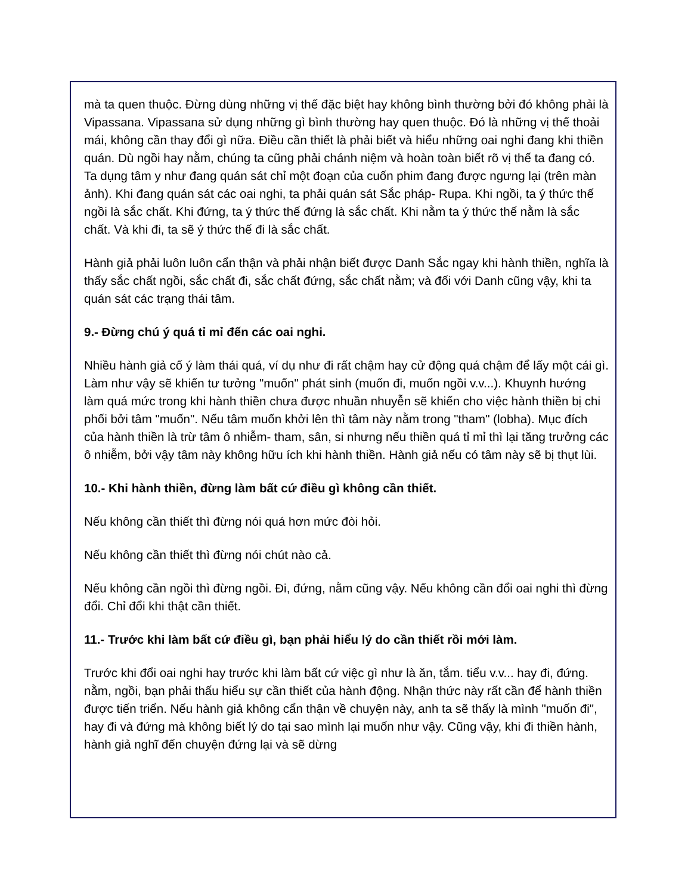mà ta quen thuộc. Đừng dùng những vị thế đặc biệt hay không bình thường bởi đó không phải là Vipassana. Vipassana sử dụng những gì bình thường hay quen thuộc. Đó là những vị thế thoải mái, không cần thay đổi gì nữa. Điều cần thiết là phải biết và hiểu những oai nghi đang khi thiền quán. Dù ngồi hay nằm, chúng ta cũng phải chánh niệm và hoàn toàn biết rõ vị thế ta đang có. Ta dụng tâm y như đang quán sát chỉ một đoạn của cuốn phim đang được ngưng lại (trên màn ảnh). Khi đang quán sát các oai nghi, ta phải quán sát Sắc pháp- Rupa. Khi ngồi, ta ý thức thế ngồi là sắc chất. Khi đứng, ta ý thức thế đứng là sắc chất. Khi nằm ta ý thức thế nằm là sắc chất. Và khi đi, ta sẽ ý thức thế đi là sắc chất.
Hành giả phải luôn luôn cẩn thận và phải nhận biết được Danh Sắc ngay khi hành thiền, nghĩa là thấy sắc chất ngồi, sắc chất đi, sắc chất đứng, sắc chất nằm; và đối với Danh cũng vậy, khi ta quán sát các trạng thái tâm.
9.- Đừng chú ý quá tỉ mỉ đến các oai nghi.
Nhiều hành giả cố ý làm thái quá, ví dụ như đi rất chậm hay cử động quá chậm để lấy một cái gì. Làm như vậy sẽ khiến tư tưởng "muốn" phát sinh (muốn đi, muốn ngồi v.v...). Khuynh hướng làm quá mức trong khi hành thiền chưa được nhuần nhuyễn sẽ khiến cho việc hành thiền bị chi phối bởi tâm "muốn". Nếu tâm muốn khởi lên thì tâm này nằm trong "tham" (lobha). Mục đích của hành thiền là trừ tâm ô nhiễm- tham, sân, si nhưng nếu thiền quá tỉ mỉ thì lại tăng trưởng các ô nhiễm, bởi vậy tâm này không hữu ích khi hành thiền. Hành giả nếu có tâm này sẽ bị thụt lùi.
10.- Khi hành thiền, đừng làm bất cứ điều gì không cần thiết.
Nếu không cần thiết thì đừng nói quá hơn mức đòi hỏi.
Nếu không cần thiết thì đừng nói chút nào cả.
Nếu không cần ngồi thì đừng ngồi. Đi, đứng, nằm cũng vậy. Nếu không cần đổi oai nghi thì đừng đổi. Chỉ đổi khi thật cần thiết.
11.- Trước khi làm bất cứ điều gì, bạn phải hiểu lý do cần thiết rồi mới làm.
Trước khi đổi oai nghi hay trước khi làm bất cứ việc gì như là ăn, tắm. tiểu v.v... hay đi, đứng. nằm, ngồi, bạn phải thấu hiểu sự cần thiết của hành động. Nhận thức này rất cần để hành thiền được tiến triển. Nếu hành giả không cẩn thận về chuyện này, anh ta sẽ thấy là mình "muốn đi", hay đi và đứng mà không biết lý do tại sao mình lại muốn như vậy. Cũng vậy, khi đi thiền hành, hành giả nghĩ đến chuyện đứng lại và sẽ dừng